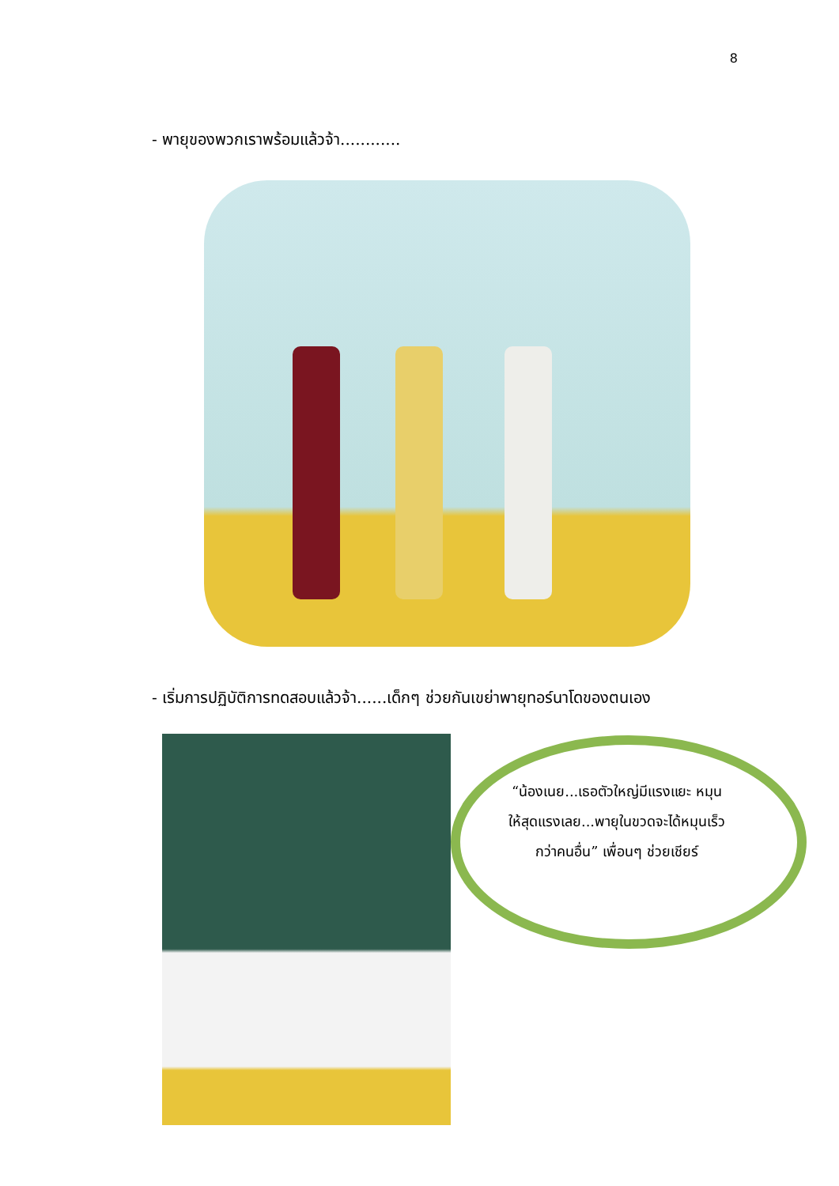8
- พายุของพวกเราพร้อมแล้วจ้า............
- เริ่มการปฏิบัติการทดสอบแล้วจ้า......เด็กๆ ช่วยกันเขย่าพายุทอร์นาโดของตนเอง
“น้องเนย...เธอตัวใหญ่มีแรงแยะ หมุนให้สุดแรงเลย...พายุในขวดจะได้หมุนเร็วกว่าคนอื่น” เพื่อนๆ ช่วยเชียร์